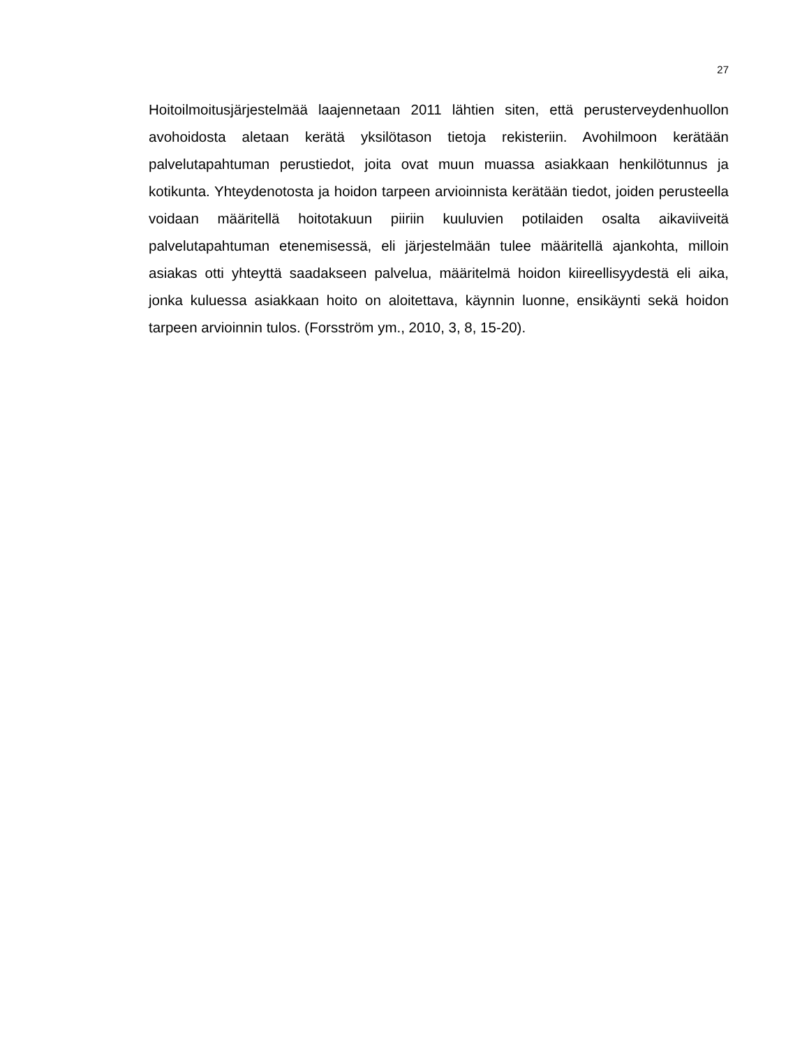27
Hoitoilmoitusjärjestelmää laajennetaan 2011 lähtien siten, että perusterveydenhuollon avohoidosta aletaan kerätä yksilötason tietoja rekisteriin. Avohilmoon kerätään palvelutapahtuman perustiedot, joita ovat muun muassa asiakkaan henkilötunnus ja kotikunta. Yhteydenotosta ja hoidon tarpeen arvioinnista kerätään tiedot, joiden perusteella voidaan määritellä hoitotakuun piiriin kuuluvien potilaiden osalta aikaviiveitä palvelutapahtuman etenemisessä, eli järjestelmään tulee määritellä ajankohta, milloin asiakas otti yhteyttä saadakseen palvelua, määritelmä hoidon kiireellisyydestä eli aika, jonka kuluessa asiakkaan hoito on aloitettava, käynnin luonne, ensikäynti sekä hoidon tarpeen arvioinnin tulos. (Forsström ym., 2010, 3, 8, 15-20).